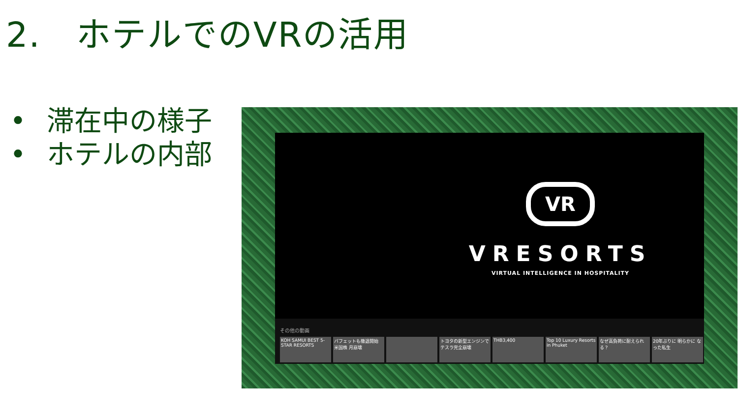2.　ホテルでのVRの活用
• 滞在中の様子
• ホテルの内部
VR
VRESORTS
VIRTUAL INTELLIGENCE IN HOSPITALITY
その他の動画
KOH SAMUI BEST 5-STAR RESORTS
バフェットも撤退開始 米国株 月崩壊
トヨタの新型エンジンで テスラ完全崩壊
THB3,400 Top 10 Luxury Resorts in Phuket
なぜ高負荷に耐えられる？
20年ぶりに 明らかに なった私生